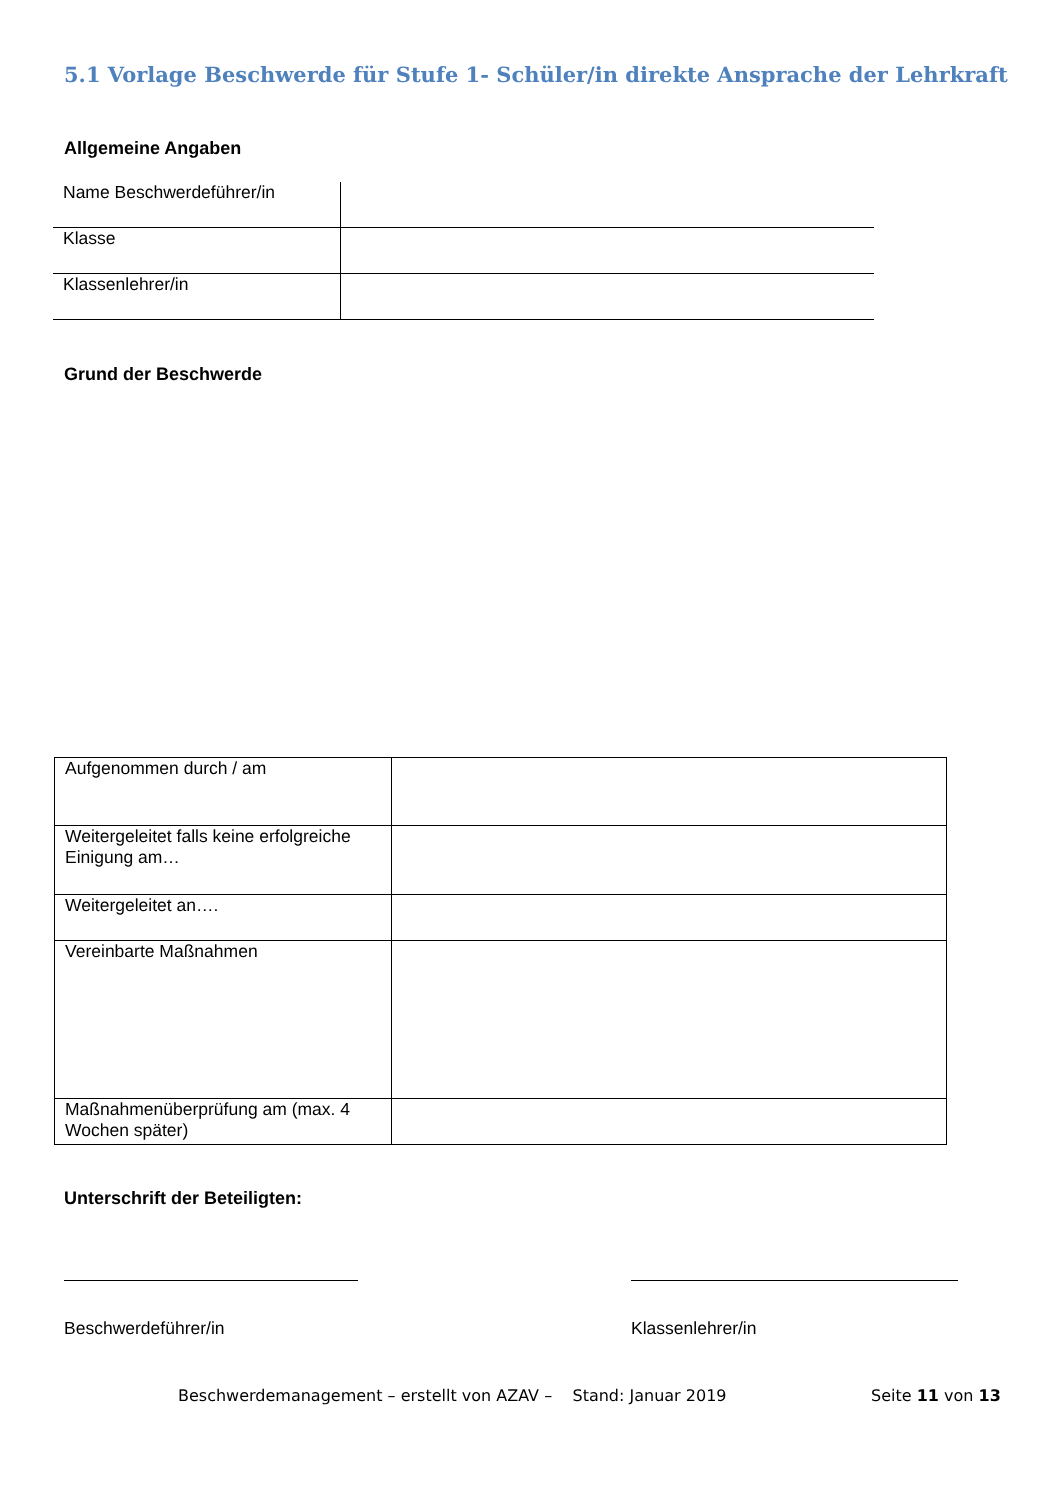5.1 Vorlage Beschwerde für Stufe 1- Schüler/in direkte Ansprache der Lehrkraft
Allgemeine Angaben
| Name Beschwerdeführer/in | |
| Klasse | |
| Klassenlehrer/in | |
Grund der Beschwerde
| Aufgenommen durch / am | |
| Weitergeleitet falls keine erfolgreiche Einigung am… | |
| Weitergeleitet an…. | |
| Vereinbarte Maßnahmen | |
| Maßnahmenüberprüfung am (max. 4 Wochen später) | |
Unterschrift der Beteiligten:
Beschwerdeführer/in Klassenlehrer/in
Beschwerdemanagement – erstellt von AZAV – Stand: Januar 2019
Seite 11 von 13